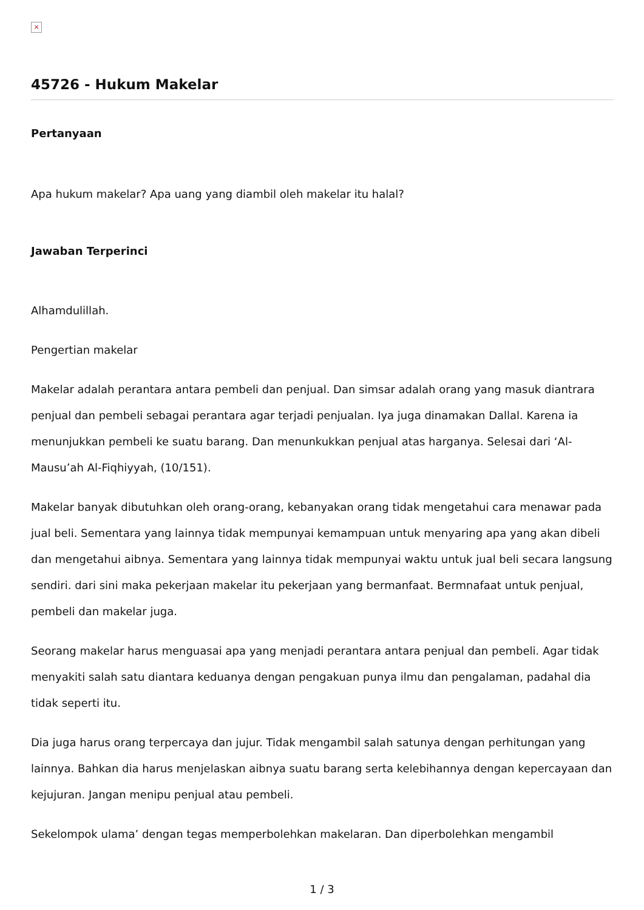×
45726 - Hukum Makelar
Pertanyaan
Apa hukum makelar? Apa uang yang diambil oleh makelar itu halal?
Jawaban Terperinci
Alhamdulillah.
Pengertian makelar
Makelar adalah perantara antara pembeli dan penjual. Dan simsar adalah orang yang masuk diantrara penjual dan pembeli sebagai perantara agar terjadi penjualan. Iya juga dinamakan Dallal. Karena ia menunjukkan pembeli ke suatu barang. Dan menunkukkan penjual atas harganya. Selesai dari ‘Al-Mausu’ah Al-Fiqhiyyah, (10/151).
Makelar banyak dibutuhkan oleh orang-orang, kebanyakan orang tidak mengetahui cara menawar pada jual beli. Sementara yang lainnya tidak mempunyai kemampuan untuk menyaring apa yang akan dibeli dan mengetahui aibnya. Sementara yang lainnya tidak mempunyai waktu untuk jual beli secara langsung sendiri. dari sini maka pekerjaan makelar itu pekerjaan yang bermanfaat. Bermnafaat untuk penjual, pembeli dan makelar juga.
Seorang makelar harus menguasai apa yang menjadi perantara antara penjual dan pembeli. Agar tidak menyakiti salah satu diantara keduanya dengan pengakuan punya ilmu dan pengalaman, padahal dia tidak seperti itu.
Dia juga harus orang terpercaya dan jujur. Tidak mengambil salah satunya dengan perhitungan yang lainnya. Bahkan dia harus menjelaskan aibnya suatu barang serta kelebihannya dengan kepercayaan dan kejujuran. Jangan menipu penjual atau pembeli.
Sekelompok ulama’ dengan tegas memperbolehkan makelaran. Dan diperbolehkan mengambil
1 / 3